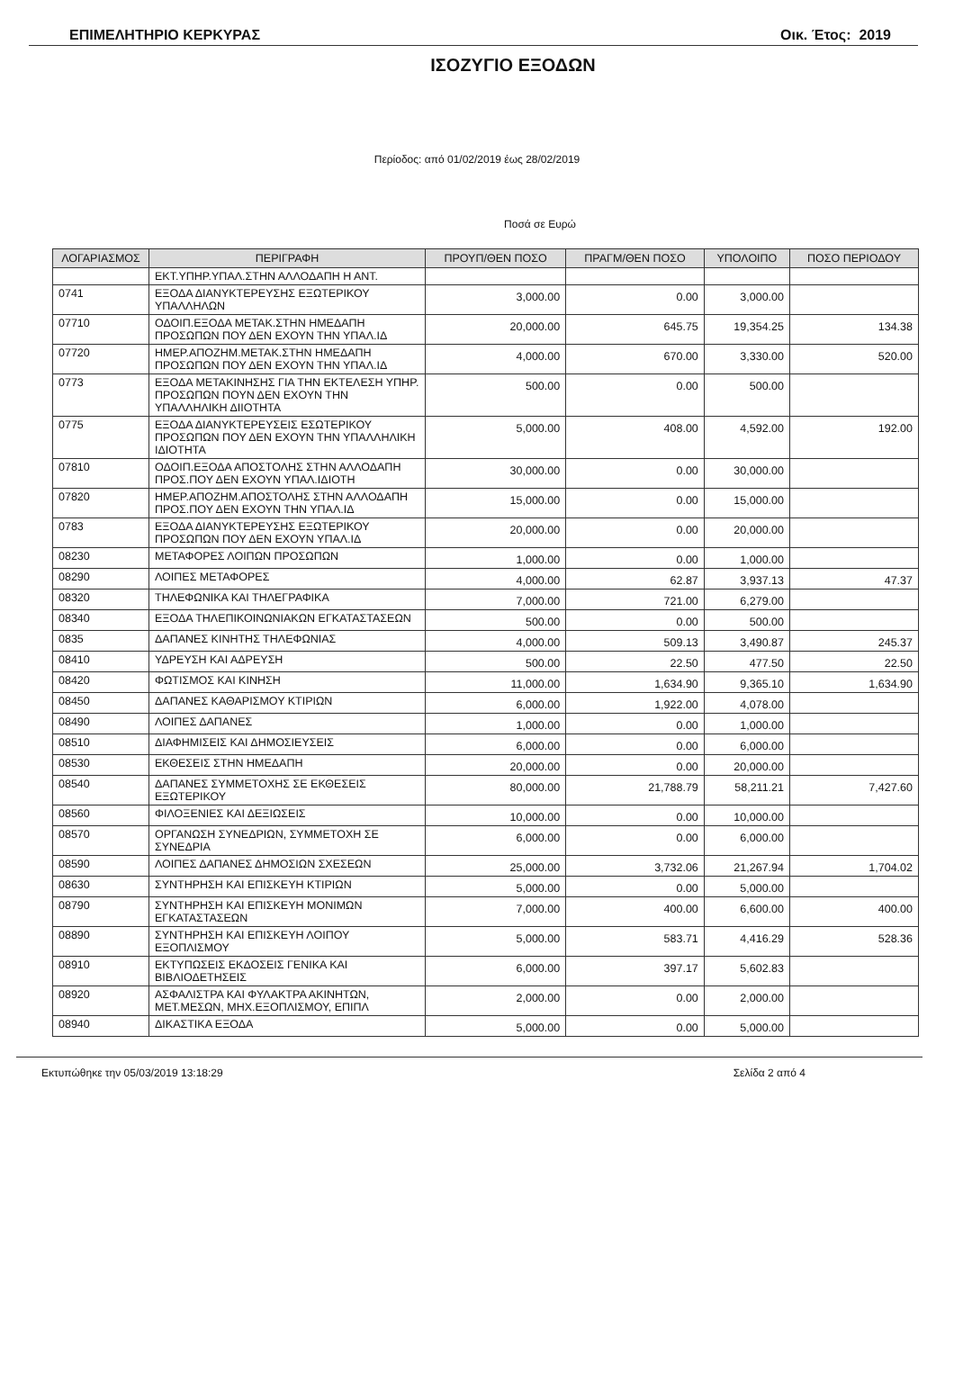ΕΠΙΜΕΛΗΤΗΡΙΟ ΚΕΡΚΥΡΑΣ Οικ. Έτος: 2019
ΙΣΟΖΥΓΙΟ ΕΞΟΔΩΝ
Περίοδος: από 01/02/2019 έως 28/02/2019
Ποσά σε Ευρώ
| ΛΟΓΑΡΙΑΣΜΟΣ | ΠΕΡΙΓΡΑΦΗ | ΠΡΟΥΠ/ΘΕΝ ΠΟΣΟ | ΠΡΑΓΜ/ΘΕΝ ΠΟΣΟ | ΥΠΟΛΟΙΠΟ | ΠΟΣΟ ΠΕΡΙΟΔΟΥ |
| --- | --- | --- | --- | --- | --- |
| | ΕΚΤ.ΥΠΗΡ.ΥΠΑΛ.ΣΤΗΝ ΑΛΛΟΔΑΠΗ Η ΑΝΤ. | | | | |
| 0741 | ΕΞΟΔΑ ΔΙΑΝΥΚΤΕΡΕΥΣΗΣ ΕΞΩΤΕΡΙΚΟΥ ΥΠΑΛΛΗΛΩΝ | 3,000.00 | 0.00 | 3,000.00 | |
| 07710 | ΟΔΟΙΠ.ΕΞΟΔΑ ΜΕΤΑΚ.ΣΤΗΝ ΗΜΕΔΑΠΗ ΠΡΟΣΩΠΩΝ ΠΟΥ ΔΕΝ ΕΧΟΥΝ ΤΗΝ ΥΠΑΛ.ΙΔ | 20,000.00 | 645.75 | 19,354.25 | 134.38 |
| 07720 | ΗΜΕΡ.ΑΠΟΖΗΜ.ΜΕΤΑΚ.ΣΤΗΝ ΗΜΕΔΑΠΗ ΠΡΟΣΩΠΩΝ ΠΟΥ ΔΕΝ ΕΧΟΥΝ ΤΗΝ ΥΠΑΛ.ΙΔ | 4,000.00 | 670.00 | 3,330.00 | 520.00 |
| 0773 | ΕΞΟΔΑ ΜΕΤΑΚΙΝΗΣΗΣ ΓΙΑ ΤΗΝ ΕΚΤΕΛΕΣΗ ΥΠΗΡ. ΠΡΟΣΩΠΩΝ ΠΟΥΝ ΔΕΝ ΕΧΟΥΝ ΤΗΝ ΥΠΑΛΛΗΛΙΚΗ ΔΙΙΟΤΗΤΑ | 500.00 | 0.00 | 500.00 | |
| 0775 | ΕΞΟΔΑ ΔΙΑΝΥΚΤΕΡΕΥΣΕΙΣ ΕΣΩΤΕΡΙΚΟΥ ΠΡΟΣΩΠΩΝ ΠΟΥ ΔΕΝ ΕΧΟΥΝ ΤΗΝ ΥΠΑΛΛΗΛΙΚΗ ΙΔΙΟΤΗΤΑ | 5,000.00 | 408.00 | 4,592.00 | 192.00 |
| 07810 | ΟΔΟΙΠ.ΕΞΟΔΑ ΑΠΟΣΤΟΛΗΣ ΣΤΗΝ ΑΛΛΟΔΑΠΗ ΠΡΟΣ.ΠΟΥ ΔΕΝ ΕΧΟΥΝ ΥΠΑΛ.ΙΔΙΟΤΗ | 30,000.00 | 0.00 | 30,000.00 | |
| 07820 | ΗΜΕΡ.ΑΠΟΖΗΜ.ΑΠΟΣΤΟΛΗΣ ΣΤΗΝ ΑΛΛΟΔΑΠΗ ΠΡΟΣ.ΠΟΥ ΔΕΝ ΕΧΟΥΝ ΤΗΝ ΥΠΑΛ.ΙΔ | 15,000.00 | 0.00 | 15,000.00 | |
| 0783 | ΕΞΟΔΑ ΔΙΑΝΥΚΤΕΡΕΥΣΗΣ ΕΞΩΤΕΡΙΚΟΥ ΠΡΟΣΩΠΩΝ ΠΟΥ ΔΕΝ ΕΧΟΥΝ ΥΠΑΛ.ΙΔ | 20,000.00 | 0.00 | 20,000.00 | |
| 08230 | ΜΕΤΑΦΟΡΕΣ ΛΟΙΠΩΝ ΠΡΟΣΩΠΩΝ | 1,000.00 | 0.00 | 1,000.00 | |
| 08290 | ΛΟΙΠΕΣ ΜΕΤΑΦΟΡΕΣ | 4,000.00 | 62.87 | 3,937.13 | 47.37 |
| 08320 | ΤΗΛΕΦΩΝΙΚΑ ΚΑΙ ΤΗΛΕΓΡΑΦΙΚΑ | 7,000.00 | 721.00 | 6,279.00 | |
| 08340 | ΕΞΟΔΑ ΤΗΛΕΠΙΚΟΙΝΩΝΙΑΚΩΝ ΕΓΚΑΤΑΣΤΑΣΕΩΝ | 500.00 | 0.00 | 500.00 | |
| 0835 | ΔΑΠΑΝΕΣ ΚΙΝΗΤΗΣ ΤΗΛΕΦΩΝΙΑΣ | 4,000.00 | 509.13 | 3,490.87 | 245.37 |
| 08410 | ΥΔΡΕΥΣΗ ΚΑΙ ΑΔΡΕΥΣΗ | 500.00 | 22.50 | 477.50 | 22.50 |
| 08420 | ΦΩΤΙΣΜΟΣ ΚΑΙ ΚΙΝΗΣΗ | 11,000.00 | 1,634.90 | 9,365.10 | 1,634.90 |
| 08450 | ΔΑΠΑΝΕΣ ΚΑΘΑΡΙΣΜΟΥ ΚΤΙΡΙΩΝ | 6,000.00 | 1,922.00 | 4,078.00 | |
| 08490 | ΛΟΙΠΕΣ ΔΑΠΑΝΕΣ | 1,000.00 | 0.00 | 1,000.00 | |
| 08510 | ΔΙΑΦΗΜΙΣΕΙΣ ΚΑΙ ΔΗΜΟΣΙΕΥΣΕΙΣ | 6,000.00 | 0.00 | 6,000.00 | |
| 08530 | ΕΚΘΕΣΕΙΣ ΣΤΗΝ ΗΜΕΔΑΠΗ | 20,000.00 | 0.00 | 20,000.00 | |
| 08540 | ΔΑΠΑΝΕΣ ΣΥΜΜΕΤΟΧΗΣ ΣΕ ΕΚΘΕΣΕΙΣ ΕΞΩΤΕΡΙΚΟΥ | 80,000.00 | 21,788.79 | 58,211.21 | 7,427.60 |
| 08560 | ΦΙΛΟΞΕΝΙΕΣ ΚΑΙ ΔΕΞΙΩΣΕΙΣ | 10,000.00 | 0.00 | 10,000.00 | |
| 08570 | ΟΡΓΑΝΩΣΗ ΣΥΝΕΔΡΙΩΝ, ΣΥΜΜΕΤΟΧΗ ΣΕ ΣΥΝΕΔΡΙΑ | 6,000.00 | 0.00 | 6,000.00 | |
| 08590 | ΛΟΙΠΕΣ ΔΑΠΑΝΕΣ ΔΗΜΟΣΙΩΝ ΣΧΕΣΕΩΝ | 25,000.00 | 3,732.06 | 21,267.94 | 1,704.02 |
| 08630 | ΣΥΝΤΗΡΗΣΗ ΚΑΙ ΕΠΙΣΚΕΥΗ ΚΤΙΡΙΩΝ | 5,000.00 | 0.00 | 5,000.00 | |
| 08790 | ΣΥΝΤΗΡΗΣΗ ΚΑΙ ΕΠΙΣΚΕΥΗ ΜΟΝΙΜΩΝ ΕΓΚΑΤΑΣΤΑΣΕΩΝ | 7,000.00 | 400.00 | 6,600.00 | 400.00 |
| 08890 | ΣΥΝΤΗΡΗΣΗ ΚΑΙ ΕΠΙΣΚΕΥΗ ΛΟΙΠΟΥ ΕΞΟΠΛΙΣΜΟΥ | 5,000.00 | 583.71 | 4,416.29 | 528.36 |
| 08910 | ΕΚΤΥΠΩΣΕΙΣ ΕΚΔΟΣΕΙΣ ΓΕΝΙΚΑ ΚΑΙ ΒΙΒΛΙΟΔΕΤΗΣΕΙΣ | 6,000.00 | 397.17 | 5,602.83 | |
| 08920 | ΑΣΦΑΛΙΣΤΡΑ ΚΑΙ ΦΥΛΑΚΤΡΑ ΑΚΙΝΗΤΩΝ, ΜΕΤ.ΜΕΣΩΝ, ΜΗΧ.ΕΞΟΠΛΙΣΜΟΥ, ΕΠΙΠΛ | 2,000.00 | 0.00 | 2,000.00 | |
| 08940 | ΔΙΚΑΣΤΙΚΑ ΕΞΟΔΑ | 5,000.00 | 0.00 | 5,000.00 | |
Εκτυπώθηκε την 05/03/2019 13:18:29 Σελίδα 2 από 4